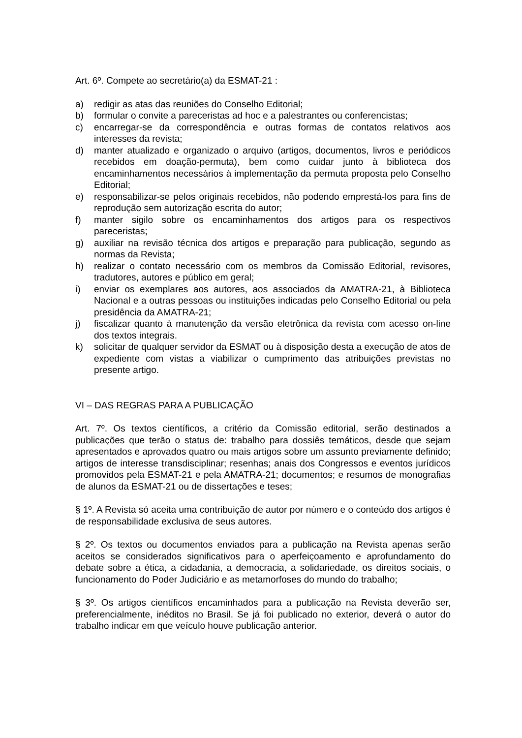Art. 6º. Compete ao secretário(a) da ESMAT-21 :
a) redigir as atas das reuniões do Conselho Editorial;
b) formular o convite a pareceristas ad hoc e a palestrantes ou conferencistas;
c) encarregar-se da correspondência e outras formas de contatos relativos aos interesses da revista;
d) manter atualizado e organizado o arquivo (artigos, documentos, livros e periódicos recebidos em doação-permuta), bem como cuidar junto à biblioteca dos encaminhamentos necessários à implementação da permuta proposta pelo Conselho Editorial;
e) responsabilizar-se pelos originais recebidos, não podendo emprestá-los para fins de reprodução sem autorização escrita do autor;
f) manter sigilo sobre os encaminhamentos dos artigos para os respectivos pareceristas;
g) auxiliar na revisão técnica dos artigos e preparação para publicação, segundo as normas da Revista;
h) realizar o contato necessário com os membros da Comissão Editorial, revisores, tradutores, autores e público em geral;
i) enviar os exemplares aos autores, aos associados da AMATRA-21, à Biblioteca Nacional e a outras pessoas ou instituições indicadas pelo Conselho Editorial ou pela presidência da AMATRA-21;
j) fiscalizar quanto à manutenção da versão eletrônica da revista com acesso on-line dos textos integrais.
k) solicitar de qualquer servidor da ESMAT ou à disposição desta a execução de atos de expediente com vistas a viabilizar o cumprimento das atribuições previstas no presente artigo.
VI – DAS REGRAS PARA A PUBLICAÇÃO
Art. 7º. Os textos científicos, a critério da Comissão editorial, serão destinados a publicações que terão o status de: trabalho para dossiês temáticos, desde que sejam apresentados e aprovados quatro ou mais artigos sobre um assunto previamente definido; artigos de interesse transdisciplinar; resenhas; anais dos Congressos e eventos jurídicos promovidos pela ESMAT-21 e pela AMATRA-21; documentos; e resumos de monografias de alunos da ESMAT-21 ou de dissertações e teses;
§ 1º. A Revista só aceita uma contribuição de autor por número e o conteúdo dos artigos é de responsabilidade exclusiva de seus autores.
§ 2º. Os textos ou documentos enviados para a publicação na Revista apenas serão aceitos se considerados significativos para o aperfeiçoamento e aprofundamento do debate sobre a ética, a cidadania, a democracia, a solidariedade, os direitos sociais, o funcionamento do Poder Judiciário e as metamorfoses do mundo do trabalho;
§ 3º. Os artigos científicos encaminhados para a publicação na Revista deverão ser, preferencialmente, inéditos no Brasil. Se já foi publicado no exterior, deverá o autor do trabalho indicar em que veículo houve publicação anterior.